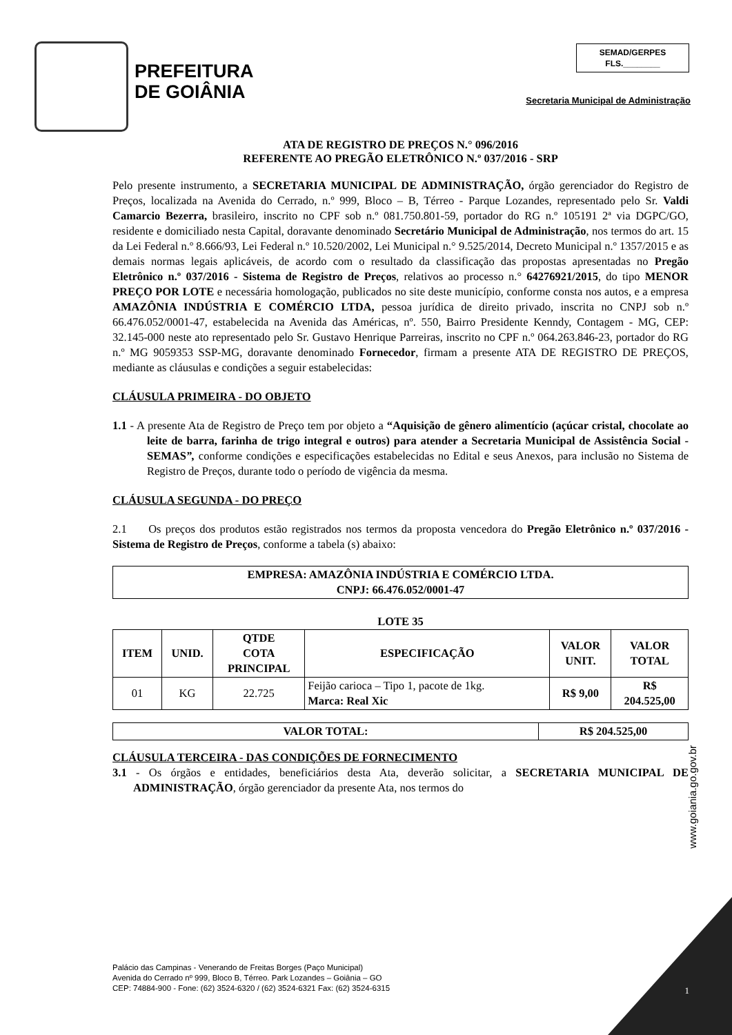PREFEITURA
DE GOIÂNIA
SEMAD/GERPES
FLS.________
Secretaria Municipal de Administração
ATA DE REGISTRO DE PREÇOS N.° 096/2016
REFERENTE AO PREGÃO ELETRÔNICO N.º 037/2016 - SRP
Pelo presente instrumento, a SECRETARIA MUNICIPAL DE ADMINISTRAÇÃO, órgão gerenciador do Registro de Preços, localizada na Avenida do Cerrado, n.º 999, Bloco – B, Térreo - Parque Lozandes, representado pelo Sr. Valdi Camarcio Bezerra, brasileiro, inscrito no CPF sob n.º 081.750.801-59, portador do RG n.º 105191 2ª via DGPC/GO, residente e domiciliado nesta Capital, doravante denominado Secretário Municipal de Administração, nos termos do art. 15 da Lei Federal n.º 8.666/93, Lei Federal n.º 10.520/2002, Lei Municipal n.° 9.525/2014, Decreto Municipal n.º 1357/2015 e as demais normas legais aplicáveis, de acordo com o resultado da classificação das propostas apresentadas no Pregão Eletrônico n.º 037/2016 - Sistema de Registro de Preços, relativos ao processo n.° 64276921/2015, do tipo MENOR PREÇO POR LOTE e necessária homologação, publicados no site deste município, conforme consta nos autos, e a empresa AMAZÔNIA INDÚSTRIA E COMÉRCIO LTDA, pessoa jurídica de direito privado, inscrita no CNPJ sob n.º 66.476.052/0001-47, estabelecida na Avenida das Américas, nº. 550, Bairro Presidente Kenndy, Contagem - MG, CEP: 32.145-000 neste ato representado pelo Sr. Gustavo Henrique Parreiras, inscrito no CPF n.º 064.263.846-23, portador do RG n.º MG 9059353 SSP-MG, doravante denominado Fornecedor, firmam a presente ATA DE REGISTRO DE PREÇOS, mediante as cláusulas e condições a seguir estabelecidas:
CLÁUSULA PRIMEIRA - DO OBJETO
1.1 - A presente Ata de Registro de Preço tem por objeto a “Aquisição de gênero alimentício (açúcar cristal, chocolate ao leite de barra, farinha de trigo integral e outros) para atender a Secretaria Municipal de Assistência Social - SEMAS”, conforme condições e especificações estabelecidas no Edital e seus Anexos, para inclusão no Sistema de Registro de Preços, durante todo o período de vigência da mesma.
CLÁUSULA SEGUNDA - DO PREÇO
2.1 Os preços dos produtos estão registrados nos termos da proposta vencedora do Pregão Eletrônico n.º 037/2016 - Sistema de Registro de Preços, conforme a tabela (s) abaixo:
| EMPRESA: AMAZÔNIA INDÚSTRIA E COMÉRCIO LTDA. CNPJ: 66.476.052/0001-47 |
| --- |
LOTE 35
| ITEM | UNID. | QTDE COTA PRINCIPAL | ESPECIFICAÇÃO | VALOR UNIT. | VALOR TOTAL |
| --- | --- | --- | --- | --- | --- |
| 01 | KG | 22.725 | Feijão carioca – Tipo 1, pacote de 1kg. Marca: Real Xic | R$ 9,00 | R$ 204.525,00 |
| VALOR TOTAL: | R$ 204.525,00 |
| --- | --- |
CLÁUSULA TERCEIRA - DAS CONDIÇÕES DE FORNECIMENTO
3.1 - Os órgãos e entidades, beneficiários desta Ata, deverão solicitar, a SECRETARIA MUNICIPAL DE ADMINISTRAÇÃO, órgão gerenciador da presente Ata, nos termos do
www.goiania.go.gov.br
Palácio das Campinas - Venerando de Freitas Borges (Paço Municipal)
Avenida do Cerrado nº 999, Bloco B, Térreo. Park Lozandes – Goiânia – GO
CEP: 74884-900 - Fone: (62) 3524-6320 / (62) 3524-6321 Fax: (62) 3524-6315
1